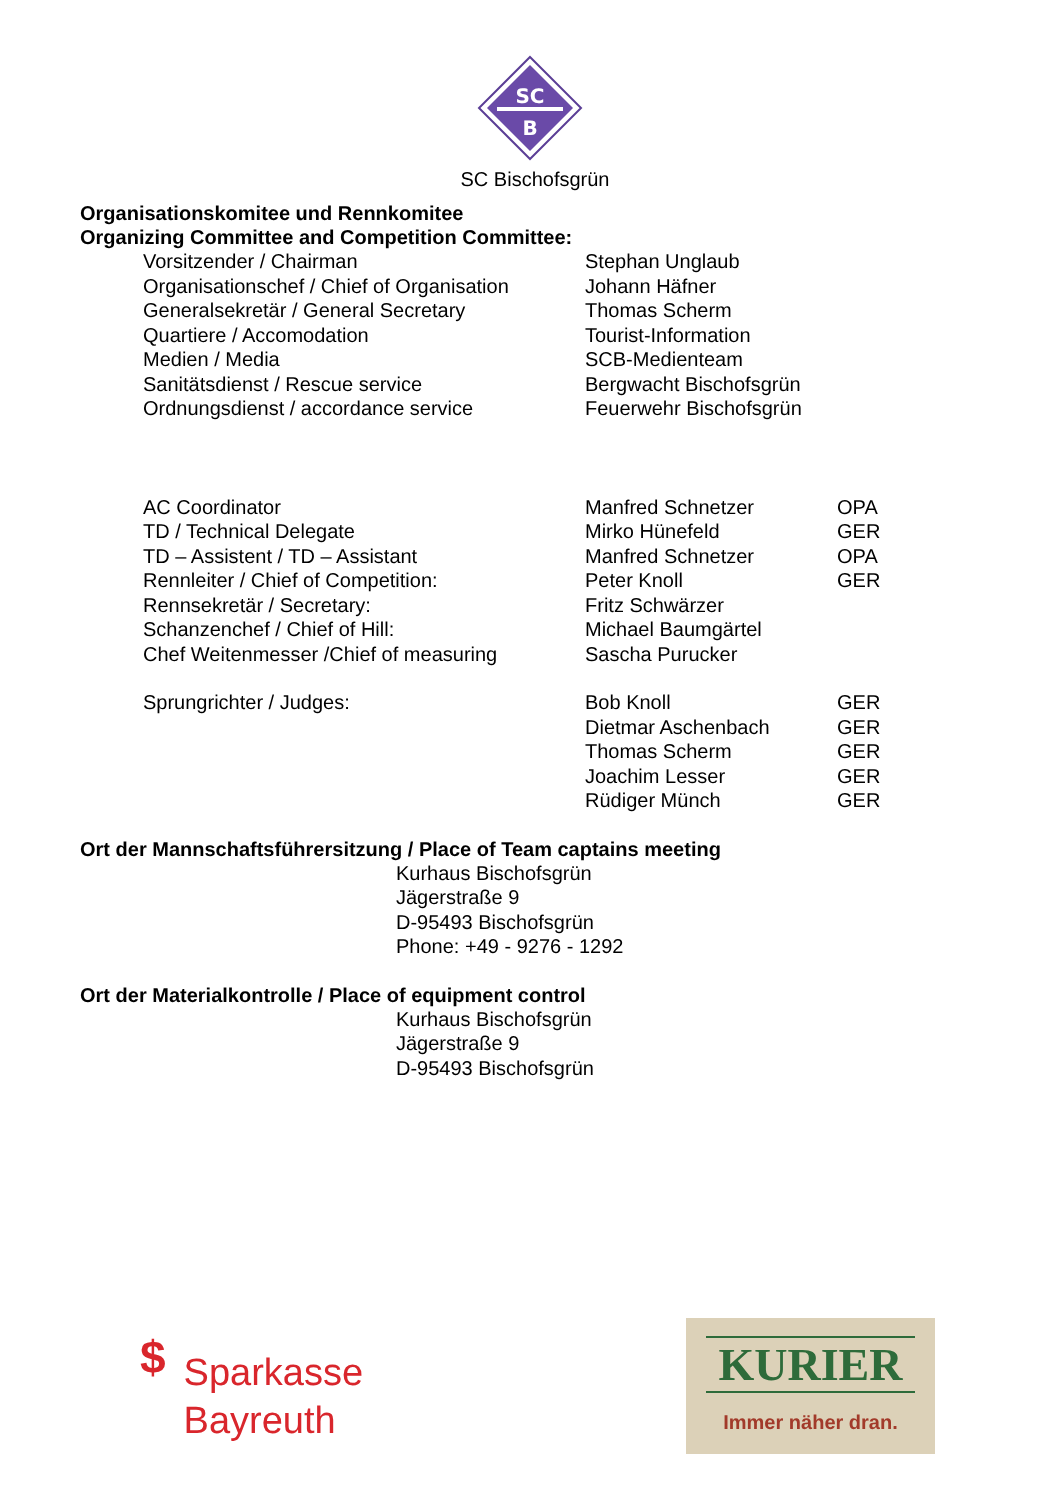SC
B
SC Bischofsgrün
Organisationskomitee und Rennkomitee
Organizing Committee and Competition Committee:
| Vorsitzender / Chairman | Stephan Unglaub | |
| Organisationschef / Chief of Organisation | Johann Häfner | |
| Generalsekretär / General Secretary | Thomas Scherm | |
| Quartiere / Accomodation | Tourist-Information | |
| Medien / Media | SCB-Medienteam | |
| Sanitätsdienst / Rescue service | Bergwacht Bischofsgrün | |
| Ordnungsdienst / accordance service | Feuerwehr Bischofsgrün | |
| AC Coordinator | Manfred Schnetzer | OPA |
| TD / Technical Delegate | Mirko Hünefeld | GER |
| TD – Assistent / TD – Assistant | Manfred Schnetzer | OPA |
| Rennleiter / Chief of Competition: | Peter Knoll | GER |
| Rennsekretär / Secretary: | Fritz Schwärzer | |
| Schanzenchef / Chief of Hill: | Michael Baumgärtel | |
| Chef Weitenmesser /Chief of measuring | Sascha Purucker | |
| Sprungrichter / Judges: | Bob Knoll | GER |
| | Dietmar Aschenbach | GER |
| | Thomas Scherm | GER |
| | Joachim Lesser | GER |
| | Rüdiger Münch | GER |
Ort der Mannschaftsführersitzung / Place of Team captains meeting
Kurhaus Bischofsgrün
Jägerstraße 9
D-95493 Bischofsgrün
Phone: +49 - 9276 - 1292
Ort der Materialkontrolle / Place of equipment control
Kurhaus Bischofsgrün
Jägerstraße 9
D-95493 Bischofsgrün
$
Sparkasse
Bayreuth
KURIER
Immer näher dran.